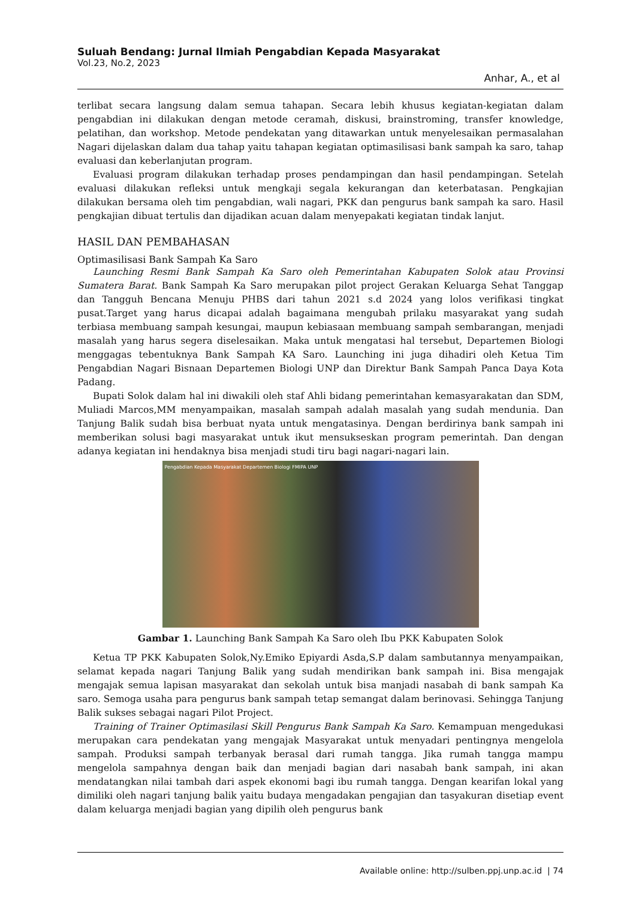Suluah Bendang: Jurnal Ilmiah Pengabdian Kepada Masyarakat
Vol.23, No.2, 2023
Anhar, A., et al
terlibat secara langsung dalam semua tahapan. Secara lebih khusus kegiatan-kegiatan dalam pengabdian ini dilakukan dengan metode ceramah, diskusi, brainstroming, transfer knowledge, pelatihan, dan workshop. Metode pendekatan yang ditawarkan untuk menyelesaikan permasalahan Nagari dijelaskan dalam dua tahap yaitu tahapan kegiatan optimasilisasi bank sampah ka saro, tahap evaluasi dan keberlanjutan program.
Evaluasi program dilakukan terhadap proses pendampingan dan hasil pendampingan. Setelah evaluasi dilakukan refleksi untuk mengkaji segala kekurangan dan keterbatasan. Pengkajian dilakukan bersama oleh tim pengabdian, wali nagari, PKK dan pengurus bank sampah ka saro. Hasil pengkajian dibuat tertulis dan dijadikan acuan dalam menyepakati kegiatan tindak lanjut.
HASIL DAN PEMBAHASAN
Optimasilisasi Bank Sampah Ka Saro
Launching Resmi Bank Sampah Ka Saro oleh Pemerintahan Kabupaten Solok atau Provinsi Sumatera Barat. Bank Sampah Ka Saro merupakan pilot project Gerakan Keluarga Sehat Tanggap dan Tangguh Bencana Menuju PHBS dari tahun 2021 s.d 2024 yang lolos verifikasi tingkat pusat.Target yang harus dicapai adalah bagaimana mengubah prilaku masyarakat yang sudah terbiasa membuang sampah kesungai, maupun kebiasaan membuang sampah sembarangan, menjadi masalah yang harus segera diselesaikan. Maka untuk mengatasi hal tersebut, Departemen Biologi menggagas tebentuknya Bank Sampah KA Saro. Launching ini juga dihadiri oleh Ketua Tim Pengabdian Nagari Bisnaan Departemen Biologi UNP dan Direktur Bank Sampah Panca Daya Kota Padang.
Bupati Solok dalam hal ini diwakili oleh staf Ahli bidang pemerintahan kemasyarakatan dan SDM, Muliadi Marcos,MM menyampaikan, masalah sampah adalah masalah yang sudah mendunia. Dan Tanjung Balik sudah bisa berbuat nyata untuk mengatasinya. Dengan berdirinya bank sampah ini memberikan solusi bagi masyarakat untuk ikut mensukseskan program pemerintah. Dan dengan adanya kegiatan ini hendaknya bisa menjadi studi tiru bagi nagari-nagari lain.
Pengabdian Kepada Masyarakat Departemen Biologi FMIPA UNP
Gambar 1. Launching Bank Sampah Ka Saro oleh Ibu PKK Kabupaten Solok
Ketua TP PKK Kabupaten Solok,Ny.Emiko Epiyardi Asda,S.P dalam sambutannya menyampaikan, selamat kepada nagari Tanjung Balik yang sudah mendirikan bank sampah ini. Bisa mengajak mengajak semua lapisan masyarakat dan sekolah untuk bisa manjadi nasabah di bank sampah Ka saro. Semoga usaha para pengurus bank sampah tetap semangat dalam berinovasi. Sehingga Tanjung Balik sukses sebagai nagari Pilot Project.
Training of Trainer Optimasilasi Skill Pengurus Bank Sampah Ka Saro. Kemampuan mengedukasi merupakan cara pendekatan yang mengajak Masyarakat untuk menyadari pentingnya mengelola sampah. Produksi sampah terbanyak berasal dari rumah tangga. Jika rumah tangga mampu mengelola sampahnya dengan baik dan menjadi bagian dari nasabah bank sampah, ini akan mendatangkan nilai tambah dari aspek ekonomi bagi ibu rumah tangga. Dengan kearifan lokal yang dimiliki oleh nagari tanjung balik yaitu budaya mengadakan pengajian dan tasyakuran disetiap event dalam keluarga menjadi bagian yang dipilih oleh pengurus bank
Available online: http://sulben.ppj.unp.ac.id | 74